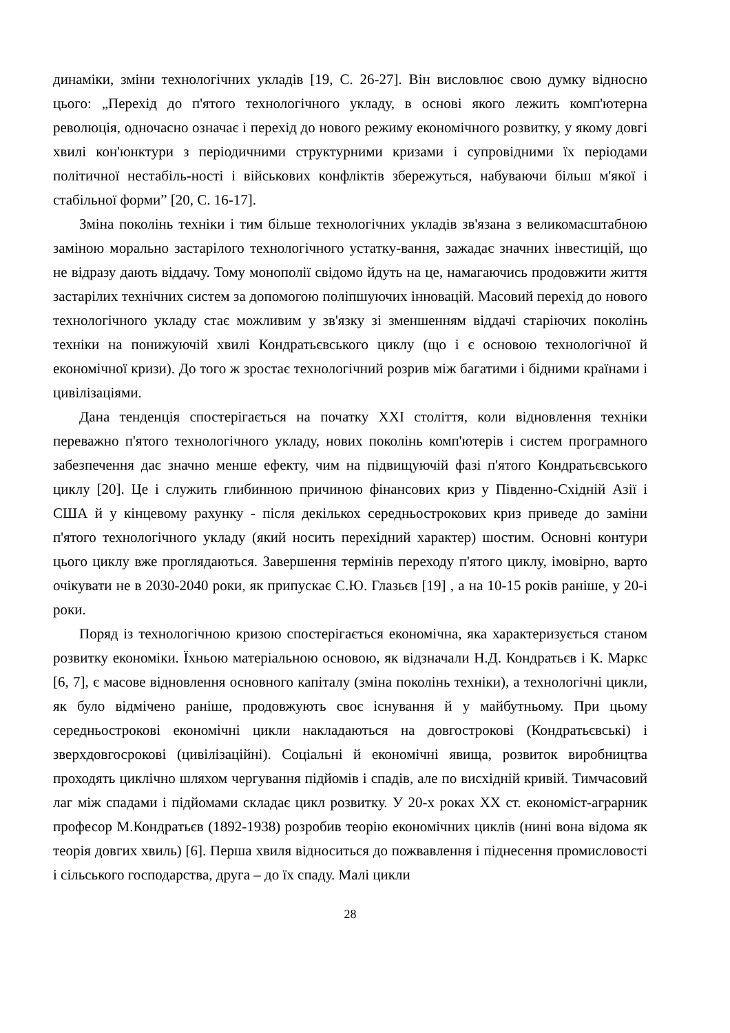динаміки, зміни технологічних укладів [19, С. 26-27]. Він висловлює свою думку відносно цього: „Перехід до п'ятого технологічного укладу, в основі якого лежить комп'ютерна революція, одночасно означає і перехід до нового режиму економічного розвитку, у якому довгі хвилі кон'юнктури з періодичними структурними кризами і супровідними їх періодами політичної нестабіль-ності і військових конфліктів збережуться, набуваючи більш м'якої і стабільної форми” [20, С. 16-17].
Зміна поколінь техніки і тим більше технологічних укладів зв'язана з великомасштабною заміною морально застарілого технологічного устатку-вання, зажадає значних інвестицій, що не відразу дають віддачу. Тому монополії свідомо йдуть на це, намагаючись продовжити життя застарілих технічних систем за допомогою поліпшуючих інновацій. Масовий перехід до нового технологічного укладу стає можливим у зв'язку зі зменшенням віддачі старіючих поколінь техніки на понижуючій хвилі Кондратьєвського циклу (що і є основою технологічної й економічної кризи). До того ж зростає технологічний розрив між багатими і бідними країнами і цивілізаціями.
Дана тенденція спостерігається на початку XXI століття, коли відновлення техніки переважно п'ятого технологічного укладу, нових поколінь комп'ютерів і систем програмного забезпечення дає значно менше ефекту, чим на підвищуючій фазі п'ятого Кондратьєвського циклу [20]. Це і служить глибинною причиною фінансових криз у Південно-Східній Азії і США й у кінцевому рахунку - після декількох середньострокових криз приведе до заміни п'ятого технологічного укладу (який носить перехідний характер) шостим. Основні контури цього циклу вже проглядаються. Завершення термінів переходу п'ятого циклу, імовірно, варто очікувати не в 2030-2040 роки, як припускає С.Ю. Глазьєв [19] , а на 10-15 років раніше, у 20-і роки.
Поряд із технологічною кризою спостерігається економічна, яка характеризується станом розвитку економіки. Їхньою матеріальною основою, як відзначали Н.Д. Кондратьєв і К. Маркс [6, 7], є масове відновлення основного капіталу (зміна поколінь техніки), а технологічні цикли, як було відмічено раніше, продовжують своє існування й у майбутньому. При цьому середньострокові економічні цикли накладаються на довгострокові (Кондратьєвські) і зверхдовгосрокові (цивілізаційні). Соціальні й економічні явища, розвиток виробництва проходять циклічно шляхом чергування підйомів і спадів, але по висхідній кривій. Тимчасовий лаг між спадами і підйомами складає цикл розвитку. У 20-х роках XX ст. економіст-аграрник професор М.Кондратьєв (1892-1938) розробив теорію економічних циклів (нині вона відома як теорія довгих хвиль) [6]. Перша хвиля відноситься до пожвавлення і піднесення промисловості і сільського господарства, друга – до їх спаду. Малі цикли
28